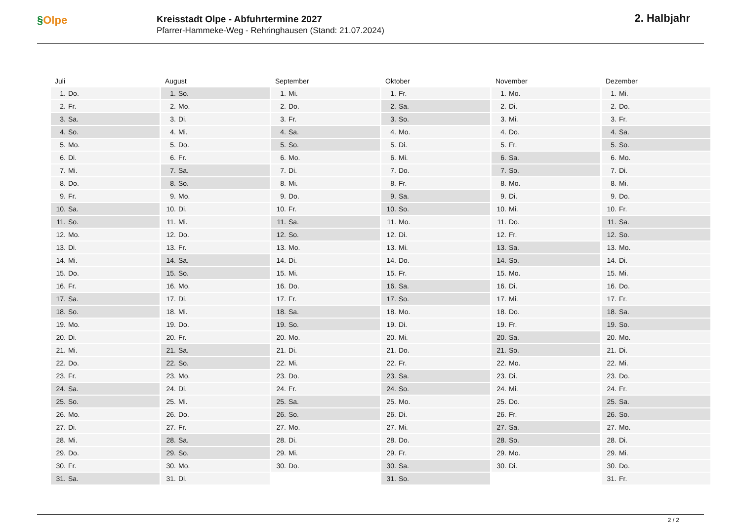§Olpe
Kreisstadt Olpe - Abfuhrtermine 2027
Pfarrer-Hammeke-Weg - Rehringhausen (Stand: 21.07.2024)
2. Halbjahr
| Juli | August | September | Oktober | November | Dezember |
| --- | --- | --- | --- | --- | --- |
| 1. Do. | 1. So. | 1. Mi. | 1. Fr. | 1. Mo. | 1. Mi. |
| 2. Fr. | 2. Mo. | 2. Do. | 2. Sa. | 2. Di. | 2. Do. |
| 3. Sa. | 3. Di. | 3. Fr. | 3. So. | 3. Mi. | 3. Fr. |
| 4. So. | 4. Mi. | 4. Sa. | 4. Mo. | 4. Do. | 4. Sa. |
| 5. Mo. | 5. Do. | 5. So. | 5. Di. | 5. Fr. | 5. So. |
| 6. Di. | 6. Fr. | 6. Mo. | 6. Mi. | 6. Sa. | 6. Mo. |
| 7. Mi. | 7. Sa. | 7. Di. | 7. Do. | 7. So. | 7. Di. |
| 8. Do. | 8. So. | 8. Mi. | 8. Fr. | 8. Mo. | 8. Mi. |
| 9. Fr. | 9. Mo. | 9. Do. | 9. Sa. | 9. Di. | 9. Do. |
| 10. Sa. | 10. Di. | 10. Fr. | 10. So. | 10. Mi. | 10. Fr. |
| 11. So. | 11. Mi. | 11. Sa. | 11. Mo. | 11. Do. | 11. Sa. |
| 12. Mo. | 12. Do. | 12. So. | 12. Di. | 12. Fr. | 12. So. |
| 13. Di. | 13. Fr. | 13. Mo. | 13. Mi. | 13. Sa. | 13. Mo. |
| 14. Mi. | 14. Sa. | 14. Di. | 14. Do. | 14. So. | 14. Di. |
| 15. Do. | 15. So. | 15. Mi. | 15. Fr. | 15. Mo. | 15. Mi. |
| 16. Fr. | 16. Mo. | 16. Do. | 16. Sa. | 16. Di. | 16. Do. |
| 17. Sa. | 17. Di. | 17. Fr. | 17. So. | 17. Mi. | 17. Fr. |
| 18. So. | 18. Mi. | 18. Sa. | 18. Mo. | 18. Do. | 18. Sa. |
| 19. Mo. | 19. Do. | 19. So. | 19. Di. | 19. Fr. | 19. So. |
| 20. Di. | 20. Fr. | 20. Mo. | 20. Mi. | 20. Sa. | 20. Mo. |
| 21. Mi. | 21. Sa. | 21. Di. | 21. Do. | 21. So. | 21. Di. |
| 22. Do. | 22. So. | 22. Mi. | 22. Fr. | 22. Mo. | 22. Mi. |
| 23. Fr. | 23. Mo. | 23. Do. | 23. Sa. | 23. Di. | 23. Do. |
| 24. Sa. | 24. Di. | 24. Fr. | 24. So. | 24. Mi. | 24. Fr. |
| 25. So. | 25. Mi. | 25. Sa. | 25. Mo. | 25. Do. | 25. Sa. |
| 26. Mo. | 26. Do. | 26. So. | 26. Di. | 26. Fr. | 26. So. |
| 27. Di. | 27. Fr. | 27. Mo. | 27. Mi. | 27. Sa. | 27. Mo. |
| 28. Mi. | 28. Sa. | 28. Di. | 28. Do. | 28. So. | 28. Di. |
| 29. Do. | 29. So. | 29. Mi. | 29. Fr. | 29. Mo. | 29. Mi. |
| 30. Fr. | 30. Mo. | 30. Do. | 30. Sa. | 30. Di. | 30. Do. |
| 31. Sa. | 31. Di. | | 31. So. | | 31. Fr. |
2 / 2